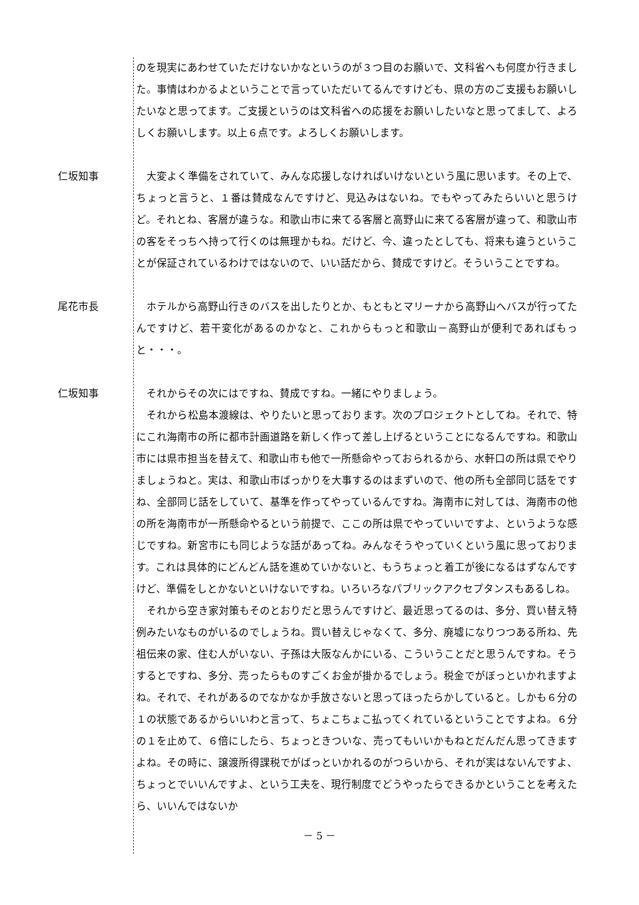のを現実にあわせていただけないかなというのが３つ目のお願いで、文科省へも何度か行きました。事情はわかるよということで言っていただいてるんですけども、県の方のご支援もお願いしたいなと思ってます。ご支援というのは文科省への応援をお願いしたいなと思ってまして、よろしくお願いします。以上６点です。よろしくお願いします。
仁坂知事 　大変よく準備をされていて、みんな応援しなければいけないという風に思います。その上で、ちょっと言うと、１番は賛成なんですけど、見込みはないね。でもやってみたらいいと思うけど。それとね、客層が違うな。和歌山市に来てる客層と高野山に来てる客層が違って、和歌山市の客をそっちへ持って行くのは無理かもね。だけど、今、違ったとしても、将来も違うということが保証されているわけではないので、いい話だから、賛成ですけど。そういうことですね。
尾花市長 　ホテルから高野山行きのバスを出したりとか、もともとマリーナから高野山へバスが行ってたんですけど、若干変化があるのかなと、これからもっと和歌山－高野山が便利であればもっと・・・。
仁坂知事 　それからその次にはですね、賛成ですね。一緒にやりましょう。
　それから松島本渡線は、やりたいと思っております。次のプロジェクトとしてね。それで、特にこれ海南市の所に都市計画道路を新しく作って差し上げるということになるんですね。和歌山市には県市担当を替えて、和歌山市も他で一所懸命やっておられるから、水軒口の所は県でやりましょうねと。実は、和歌山市ばっかりを大事するのはまずいので、他の所も全部同じ話をですね、全部同じ話をしていて、基準を作ってやっているんですね。海南市に対しては、海南市の他の所を海南市が一所懸命やるという前提で、ここの所は県でやっていいですよ、というような感じですね。新宮市にも同じような話があってね。みんなそうやっていくという風に思っております。これは具体的にどんどん話を進めていかないと、もうちょっと着工が後になるはずなんですけど、準備をしとかないといけないですね。いろいろなパブリックアクセプタンスもあるしね。
　それから空き家対策もそのとおりだと思うんですけど、最近思ってるのは、多分、買い替え特例みたいなものがいるのでしょうね。買い替えじゃなくて、多分、廃墟になりつつある所ね、先祖伝来の家、住む人がいない、子孫は大阪なんかにいる、こういうことだと思うんですね。そうするとですね、多分、売ったらものすごくお金が掛かるでしょう。税金でがぼっといかれますよね。それで、それがあるのでなかなか手放さないと思ってほったらかしていると。しかも６分の１の状態であるからいいわと言って、ちょこちょこ払ってくれているということですよね。６分の１を止めて、６倍にしたら、ちょっときついな、売ってもいいかもねとだんだん思ってきますよね。その時に、譲渡所得課税でがばっといかれるのがつらいから、それが実はないんですよ、ちょっとでいいんですよ、という工夫を、現行制度でどうやったらできるかということを考えたら、いいんではないか
－ 5 －